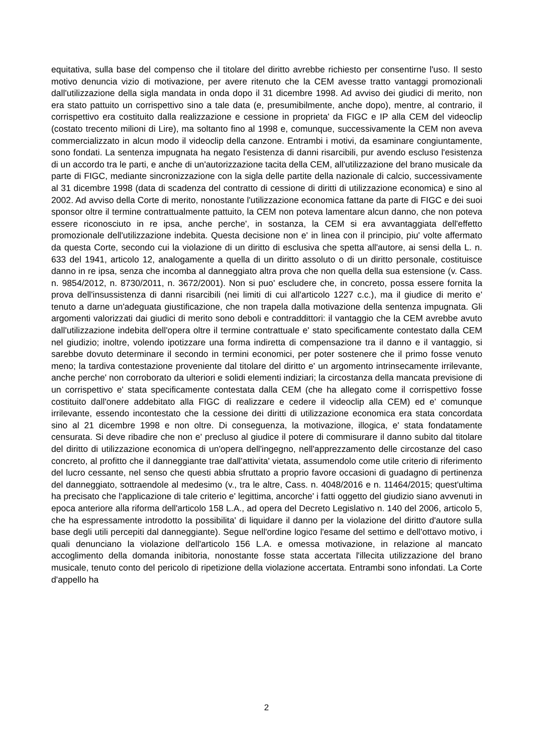equitativa, sulla base del compenso che il titolare del diritto avrebbe richiesto per consentirne l'uso. Il sesto motivo denuncia vizio di motivazione, per avere ritenuto che la CEM avesse tratto vantaggi promozionali dall'utilizzazione della sigla mandata in onda dopo il 31 dicembre 1998. Ad avviso dei giudici di merito, non era stato pattuito un corrispettivo sino a tale data (e, presumibilmente, anche dopo), mentre, al contrario, il corrispettivo era costituito dalla realizzazione e cessione in proprieta' da FIGC e IP alla CEM del videoclip (costato trecento milioni di Lire), ma soltanto fino al 1998 e, comunque, successivamente la CEM non aveva commercializzato in alcun modo il videoclip della canzone. Entrambi i motivi, da esaminare congiuntamente, sono fondati. La sentenza impugnata ha negato l'esistenza di danni risarcibili, pur avendo escluso l'esistenza di un accordo tra le parti, e anche di un'autorizzazione tacita della CEM, all'utilizzazione del brano musicale da parte di FIGC, mediante sincronizzazione con la sigla delle partite della nazionale di calcio, successivamente al 31 dicembre 1998 (data di scadenza del contratto di cessione di diritti di utilizzazione economica) e sino al 2002. Ad avviso della Corte di merito, nonostante l'utilizzazione economica fattane da parte di FIGC e dei suoi sponsor oltre il termine contrattualmente pattuito, la CEM non poteva lamentare alcun danno, che non poteva essere riconosciuto in re ipsa, anche perche', in sostanza, la CEM si era avvantaggiata dell'effetto promozionale dell'utilizzazione indebita. Questa decisione non e' in linea con il principio, piu' volte affermato da questa Corte, secondo cui la violazione di un diritto di esclusiva che spetta all'autore, ai sensi della L. n. 633 del 1941, articolo 12, analogamente a quella di un diritto assoluto o di un diritto personale, costituisce danno in re ipsa, senza che incomba al danneggiato altra prova che non quella della sua estensione (v. Cass. n. 9854/2012, n. 8730/2011, n. 3672/2001). Non si puo' escludere che, in concreto, possa essere fornita la prova dell'insussistenza di danni risarcibili (nei limiti di cui all'articolo 1227 c.c.), ma il giudice di merito e' tenuto a darne un'adeguata giustificazione, che non trapela dalla motivazione della sentenza impugnata. Gli argomenti valorizzati dai giudici di merito sono deboli e contraddittori: il vantaggio che la CEM avrebbe avuto dall'utilizzazione indebita dell'opera oltre il termine contrattuale e' stato specificamente contestato dalla CEM nel giudizio; inoltre, volendo ipotizzare una forma indiretta di compensazione tra il danno e il vantaggio, si sarebbe dovuto determinare il secondo in termini economici, per poter sostenere che il primo fosse venuto meno; la tardiva contestazione proveniente dal titolare del diritto e' un argomento intrinsecamente irrilevante, anche perche' non corroborato da ulteriori e solidi elementi indiziari; la circostanza della mancata previsione di un corrispettivo e' stata specificamente contestata dalla CEM (che ha allegato come il corrispettivo fosse costituito dall'onere addebitato alla FIGC di realizzare e cedere il videoclip alla CEM) ed e' comunque irrilevante, essendo incontestato che la cessione dei diritti di utilizzazione economica era stata concordata sino al 21 dicembre 1998 e non oltre. Di conseguenza, la motivazione, illogica, e' stata fondatamente censurata. Si deve ribadire che non e' precluso al giudice il potere di commisurare il danno subito dal titolare del diritto di utilizzazione economica di un'opera dell'ingegno, nell'apprezzamento delle circostanze del caso concreto, al profitto che il danneggiante trae dall'attivita' vietata, assumendolo come utile criterio di riferimento del lucro cessante, nel senso che questi abbia sfruttato a proprio favore occasioni di guadagno di pertinenza del danneggiato, sottraendole al medesimo (v., tra le altre, Cass. n. 4048/2016 e n. 11464/2015; quest'ultima ha precisato che l'applicazione di tale criterio e' legittima, ancorche' i fatti oggetto del giudizio siano avvenuti in epoca anteriore alla riforma dell'articolo 158 L.A., ad opera del Decreto Legislativo n. 140 del 2006, articolo 5, che ha espressamente introdotto la possibilita' di liquidare il danno per la violazione del diritto d'autore sulla base degli utili percepiti dal danneggiante). Segue nell'ordine logico l'esame del settimo e dell'ottavo motivo, i quali denunciano la violazione dell'articolo 156 L.A. e omessa motivazione, in relazione al mancato accoglimento della domanda inibitoria, nonostante fosse stata accertata l'illecita utilizzazione del brano musicale, tenuto conto del pericolo di ripetizione della violazione accertata. Entrambi sono infondati. La Corte d'appello ha
2